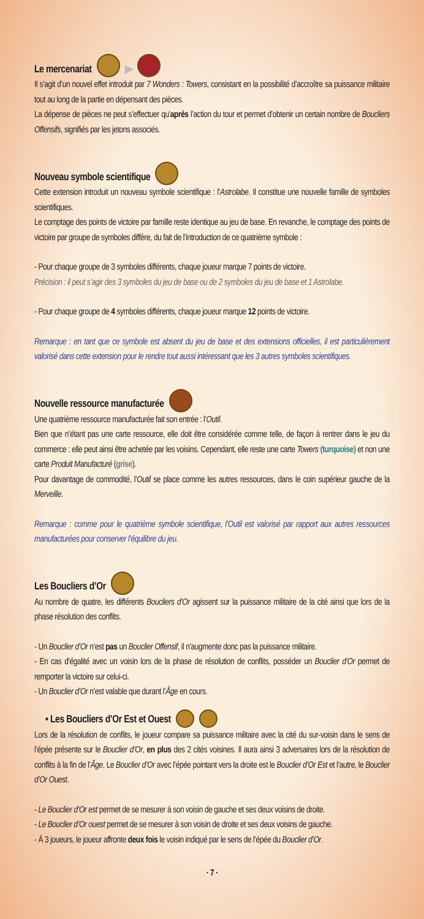Le mercenariat ▶
Il s’agit d’un nouvel effet introduit par 7 Wonders : Towers, consistant en la possibilité d’accroître sa puissance militaire tout au long de la partie en dépensant des pièces.
La dépense de pièces ne peut s’effectuer qu’après l’action du tour et permet d’obtenir un certain nombre de Boucliers Offensifs, signifiés par les jetons associés.
Nouveau symbole scientifique
Cette extension introduit un nouveau symbole scientifique : l’Astrolabe. Il constitue une nouvelle famille de symboles scientifiques.
Le comptage des points de victoire par famille reste identique au jeu de base. En revanche, le comptage des points de victoire par groupe de symboles diffère, du fait de l’introduction de ce quatrième symbole :
- Pour chaque groupe de 3 symboles différents, chaque joueur marque 7 points de victoire.
Précision : il peut s’agir des 3 symboles du jeu de base ou de 2 symboles du jeu de base et 1 Astrolabe.
- Pour chaque groupe de 4 symboles différents, chaque joueur marque 12 points de victoire.
Remarque : en tant que ce symbole est absent du jeu de base et des extensions officielles, il est particulièrement valorisé dans cette extension pour le rendre tout aussi intéressant que les 3 autres symboles scientifiques.
Nouvelle ressource manufacturée
Une quatrième ressource manufacturée fait son entrée : l’Outil.
Bien que n’étant pas une carte ressource, elle doit être considérée comme telle, de façon à rentrer dans le jeu du commerce : elle peut ainsi être achetée par les voisins. Cependant, elle reste une carte Towers (turquoise) et non une carte Produit Manufacturé (grise).
Pour davantage de commodité, l’Outil se place comme les autres ressources, dans le coin supérieur gauche de la Merveille.
Remarque : comme pour le quatrième symbole scientifique, l’Outil est valorisé par rapport aux autres ressources manufacturées pour conserver l’équilibre du jeu.
Les Boucliers d’Or
Au nombre de quatre, les différents Boucliers d’Or agissent sur la puissance militaire de la cité ainsi que lors de la phase résolution des conflits.
- Un Bouclier d’Or n’est pas un Bouclier Offensif, il n’augmente donc pas la puissance militaire.
- En cas d’égalité avec un voisin lors de la phase de résolution de conflits, posséder un Bouclier d’Or permet de remporter la victoire sur celui-ci.
- Un Bouclier d’Or n’est valable que durant l’Âge en cours.
• Les Boucliers d’Or Est et Ouest
Lors de la résolution de conflits, le joueur compare sa puissance militaire avec la cité du sur-voisin dans le sens de l’épée présente sur le Bouclier d’Or, en plus des 2 cités voisines. Il aura ainsi 3 adversaires lors de la résolution de conflits à la fin de l’Âge. Le Bouclier d’Or avec l’épée pointant vers la droite est le Bouclier d’Or Est et l’autre, le Bouclier d’Or Ouest.
- Le Bouclier d’Or est permet de se mesurer à son voisin de gauche et ses deux voisins de droite.
- Le Bouclier d’Or ouest permet de se mesurer à son voisin de droite et ses deux voisins de gauche.
- À 3 joueurs, le joueur affronte deux fois le voisin indiqué par le sens de l’épée du Bouclier d’Or.
· 7 ·